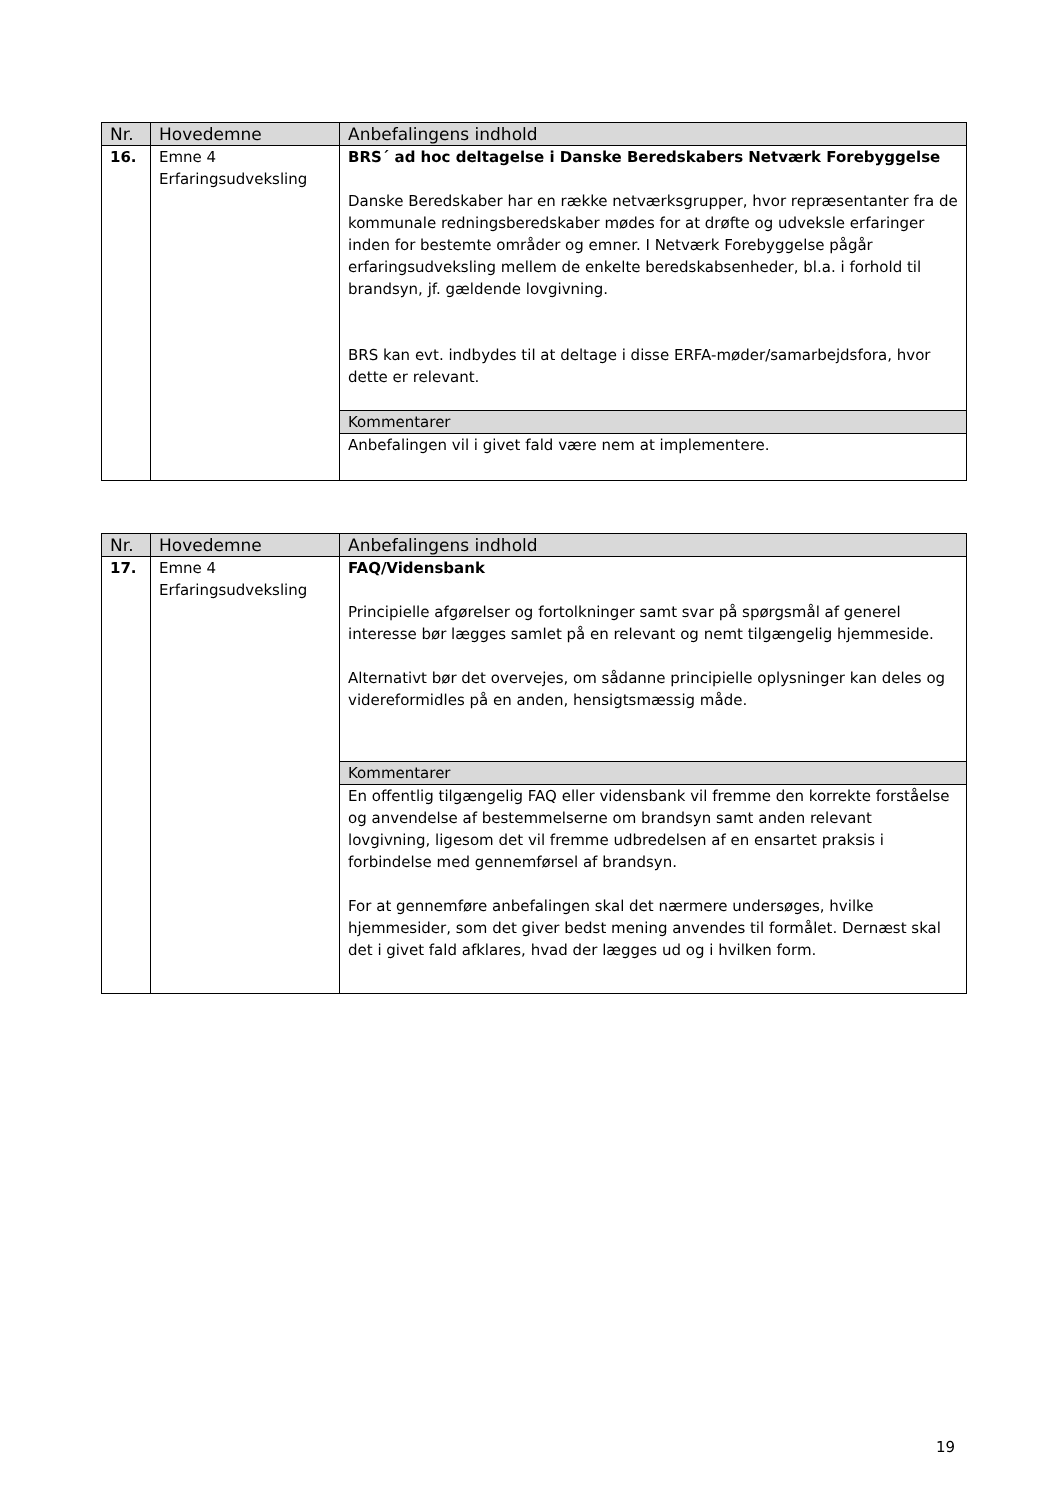| Nr. | Hovedemne | Anbefalingens indhold |
| --- | --- | --- |
| 16. | Emne 4 Erfaringsudveksling | BRS´ ad hoc deltagelse i Danske Beredskabers Netværk Forebyggelse Danske Beredskaber har en række netværksgrupper, hvor repræsentanter fra de kommunale redningsberedskaber mødes for at drøfte og udveksle erfaringer inden for bestemte områder og emner. I Netværk Forebyggelse pågår erfaringsudveksling mellem de enkelte beredskabsenheder, bl.a. i forhold til brandsyn, jf. gældende lovgivning. BRS kan evt. indbydes til at deltage i disse ERFA-møder/samarbejdsfora, hvor dette er relevant. |
| | | Kommentarer |
| | | Anbefalingen vil i givet fald være nem at implementere. |
| Nr. | Hovedemne | Anbefalingens indhold |
| --- | --- | --- |
| 17. | Emne 4 Erfaringsudveksling | FAQ/Vidensbank Principielle afgørelser og fortolkninger samt svar på spørgsmål af generel interesse bør lægges samlet på en relevant og nemt tilgængelig hjemmeside. Alternativt bør det overvejes, om sådanne principielle oplysninger kan deles og videreformidles på en anden, hensigtsmæssig måde. |
| | | Kommentarer |
| | | En offentlig tilgængelig FAQ eller vidensbank vil fremme den korrekte forståelse og anvendelse af bestemmelserne om brandsyn samt anden relevant lovgivning, ligesom det vil fremme udbredelsen af en ensartet praksis i forbindelse med gennemførsel af brandsyn. For at gennemføre anbefalingen skal det nærmere undersøges, hvilke hjemmesider, som det giver bedst mening anvendes til formålet. Dernæst skal det i givet fald afklares, hvad der lægges ud og i hvilken form. |
19